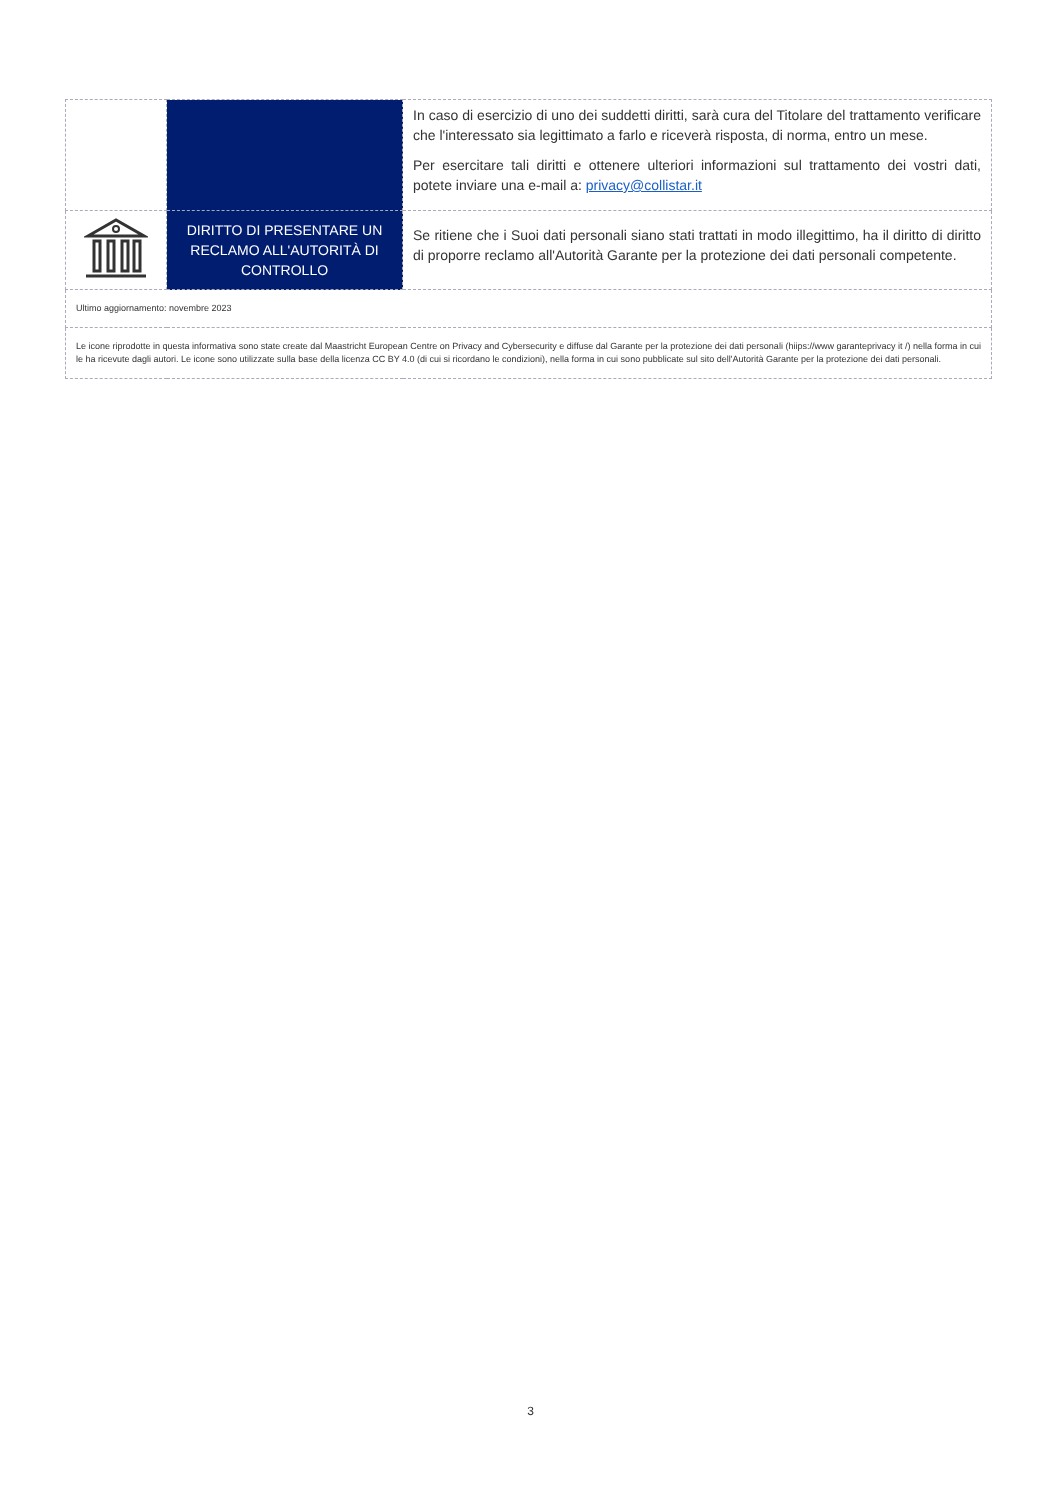| | | In caso di esercizio di uno dei suddetti diritti, sarà cura del Titolare del trattamento verificare che l'interessato sia legittimato a farlo e riceverà risposta, di norma, entro un mese. Per esercitare tali diritti e ottenere ulteriori informazioni sul trattamento dei vostri dati, potete inviare una e-mail a: privacy@collistar.it |
| | DIRITTO DI PRESENTARE UN RECLAMO ALL'AUTORITÀ DI CONTROLLO | Se ritiene che i Suoi dati personali siano stati trattati in modo illegittimo, ha il diritto di diritto di proporre reclamo all'Autorità Garante per la protezione dei dati personali competente. |
| Ultimo aggiornamento: novembre 2023 | | |
| Le icone riprodotte in questa informativa sono state create dal Maastricht European Centre on Privacy and Cybersecurity e diffuse dal Garante per la protezione dei dati personali (hiips://www garanteprivacy it /) nella forma in cui le ha ricevute dagli autori. Le icone sono utilizzate sulla base della licenza CC BY 4.0 (di cui si ricordano le condizioni), nella forma in cui sono pubblicate sul sito dell'Autorità Garante per la protezione dei dati personali. | | |
3